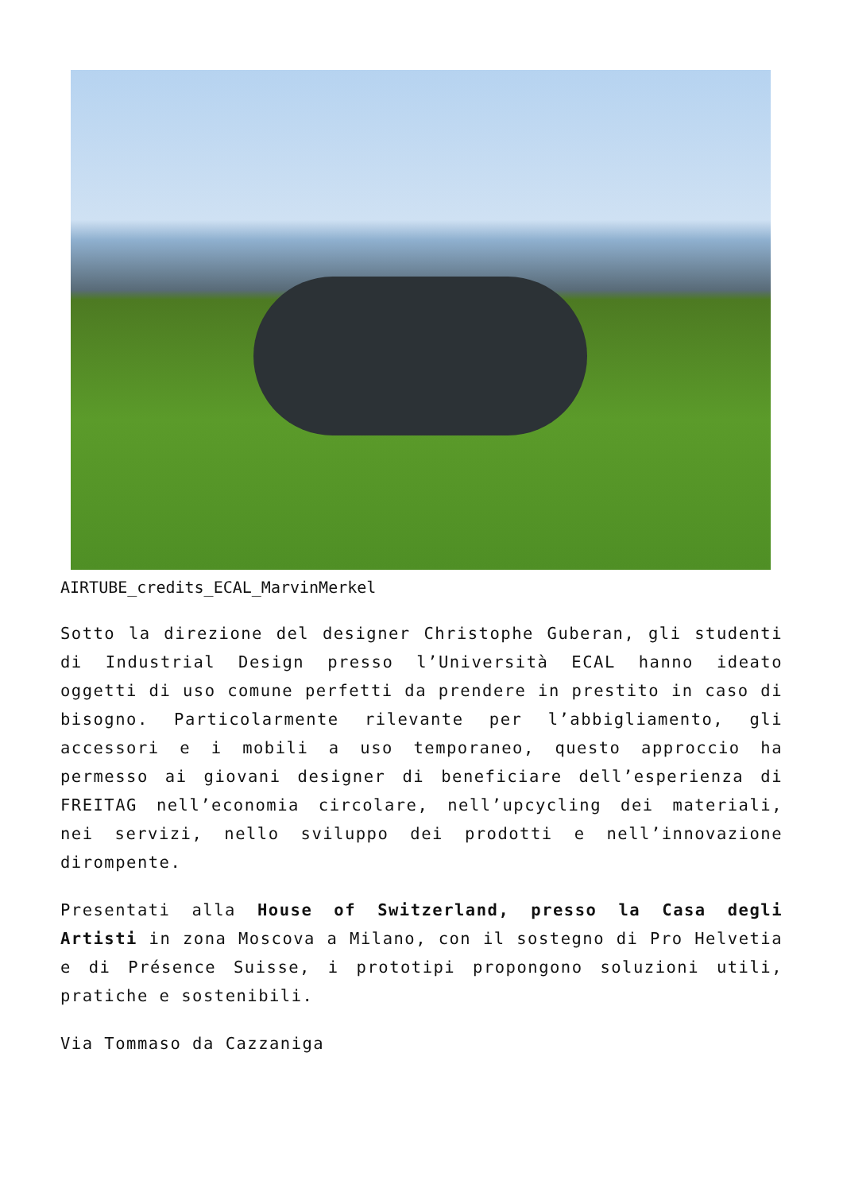AIRTUBE_credits_ECAL_MarvinMerkel
Sotto la direzione del designer Christophe Guberan, gli studenti di Industrial Design presso l’Università ECAL hanno ideato oggetti di uso comune perfetti da prendere in prestito in caso di bisogno. Particolarmente rilevante per l’abbigliamento, gli accessori e i mobili a uso temporaneo, questo approccio ha permesso ai giovani designer di beneficiare dell’esperienza di FREITAG nell’economia circolare, nell’upcycling dei materiali, nei servizi, nello sviluppo dei prodotti e nell’innovazione dirompente.
Presentati alla House of Switzerland, presso la Casa degli Artisti in zona Moscova a Milano, con il sostegno di Pro Helvetia e di Présence Suisse, i prototipi propongono soluzioni utili, pratiche e sostenibili.
Via Tommaso da Cazzaniga